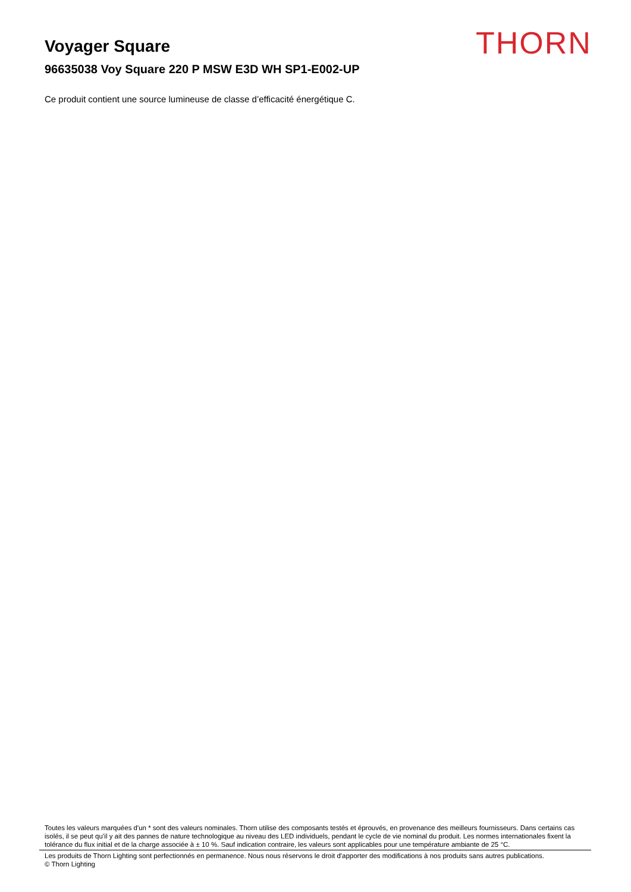Voyager Square THORN
96635038 Voy Square 220 P MSW E3D WH SP1-E002-UP
Ce produit contient une source lumineuse de classe d’efficacité énergétique C.
Toutes les valeurs marquées d'un * sont des valeurs nominales. Thorn utilise des composants testés et éprouvés, en provenance des meilleurs fournisseurs. Dans certains cas isolés, il se peut qu’il y ait des pannes de nature technologique au niveau des LED individuels, pendant le cycle de vie nominal du produit. Les normes internationales fixent la tolérance du flux initial et de la charge associée à ± 10 %. Sauf indication contraire, les valeurs sont applicables pour une température ambiante de 25 °C.
Les produits de Thorn Lighting sont perfectionnés en permanence. Nous nous réservons le droit d'apporter des modifications à nos produits sans autres publications.
© Thorn Lighting